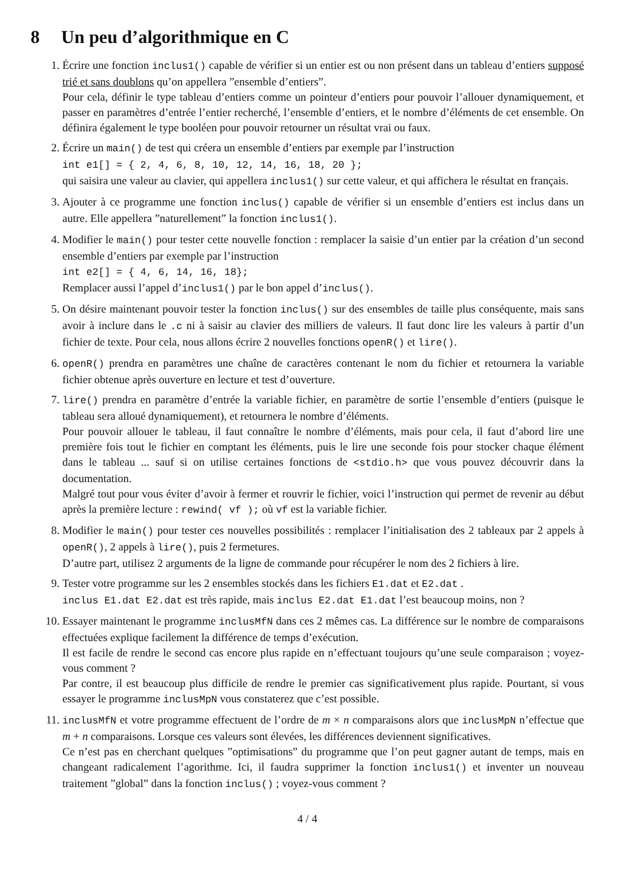8 Un peu d’algorithmique en C
1. Écrire une fonction inclus1() capable de vérifier si un entier est ou non présent dans un tableau d’entiers supposé trié et sans doublons qu’on appellera ”ensemble d’entiers”.
Pour cela, définir le type tableau d’entiers comme un pointeur d’entiers pour pouvoir l’allouer dynamiquement, et passer en paramètres d’entrée l’entier recherché, l’ensemble d’entiers, et le nombre d’éléments de cet ensemble. On définira également le type booléen pour pouvoir retourner un résultat vrai ou faux.
2. Écrire un main() de test qui créera un ensemble d’entiers par exemple par l’instruction
int e1[] = { 2, 4, 6, 8, 10, 12, 14, 16, 18, 20 };
qui saisira une valeur au clavier, qui appellera inclus1() sur cette valeur, et qui affichera le résultat en français.
3. Ajouter à ce programme une fonction inclus() capable de vérifier si un ensemble d’entiers est inclus dans un autre. Elle appellera ”naturellement” la fonction inclus1().
4. Modifier le main() pour tester cette nouvelle fonction : remplacer la saisie d’un entier par la création d’un second ensemble d’entiers par exemple par l’instruction
int e2[] = { 4, 6, 14, 16, 18};
Remplacer aussi l’appel d’inclus1() par le bon appel d’inclus().
5. On désire maintenant pouvoir tester la fonction inclus() sur des ensembles de taille plus conséquente, mais sans avoir à inclure dans le .c ni à saisir au clavier des milliers de valeurs. Il faut donc lire les valeurs à partir d’un fichier de texte. Pour cela, nous allons écrire 2 nouvelles fonctions openR() et lire().
6. openR() prendra en paramètres une chaîne de caractères contenant le nom du fichier et retournera la variable fichier obtenue après ouverture en lecture et test d’ouverture.
7. lire() prendra en paramètre d’entrée la variable fichier, en paramètre de sortie l’ensemble d’entiers (puisque le tableau sera alloué dynamiquement), et retournera le nombre d’éléments.
Pour pouvoir allouer le tableau, il faut connaître le nombre d’éléments, mais pour cela, il faut d’abord lire une première fois tout le fichier en comptant les éléments, puis le lire une seconde fois pour stocker chaque élément dans le tableau ... sauf si on utilise certaines fonctions de <stdio.h> que vous pouvez découvrir dans la documentation.
Malgré tout pour vous éviter d’avoir à fermer et rouvrir le fichier, voici l’instruction qui permet de revenir au début après la première lecture : rewind( vf ); où vf est la variable fichier.
8. Modifier le main() pour tester ces nouvelles possibilités : remplacer l’initialisation des 2 tableaux par 2 appels à openR(), 2 appels à lire(), puis 2 fermetures.
D’autre part, utilisez 2 arguments de la ligne de commande pour récupérer le nom des 2 fichiers à lire.
9. Tester votre programme sur les 2 ensembles stockés dans les fichiers E1.dat et E2.dat .
inclus E1.dat E2.dat est très rapide, mais inclus E2.dat E1.dat l’est beaucoup moins, non ?
10. Essayer maintenant le programme inclusMfN dans ces 2 mêmes cas. La différence sur le nombre de comparaisons effectuées explique facilement la différence de temps d’exécution.
Il est facile de rendre le second cas encore plus rapide en n’effectuant toujours qu’une seule comparaison ; voyez-vous comment ?
Par contre, il est beaucoup plus difficile de rendre le premier cas significativement plus rapide. Pourtant, si vous essayer le programme inclusMpN vous constaterez que c’est possible.
11. inclusMfN et votre programme effectuent de l’ordre de m × n comparaisons alors que inclusMpN n’effectue que m + n comparaisons. Lorsque ces valeurs sont élevées, les différences deviennent significatives.
Ce n’est pas en cherchant quelques ”optimisations” du programme que l’on peut gagner autant de temps, mais en changeant radicalement l’agorithme. Ici, il faudra supprimer la fonction inclus1() et inventer un nouveau traitement ”global” dans la fonction inclus() ; voyez-vous comment ?
4 / 4